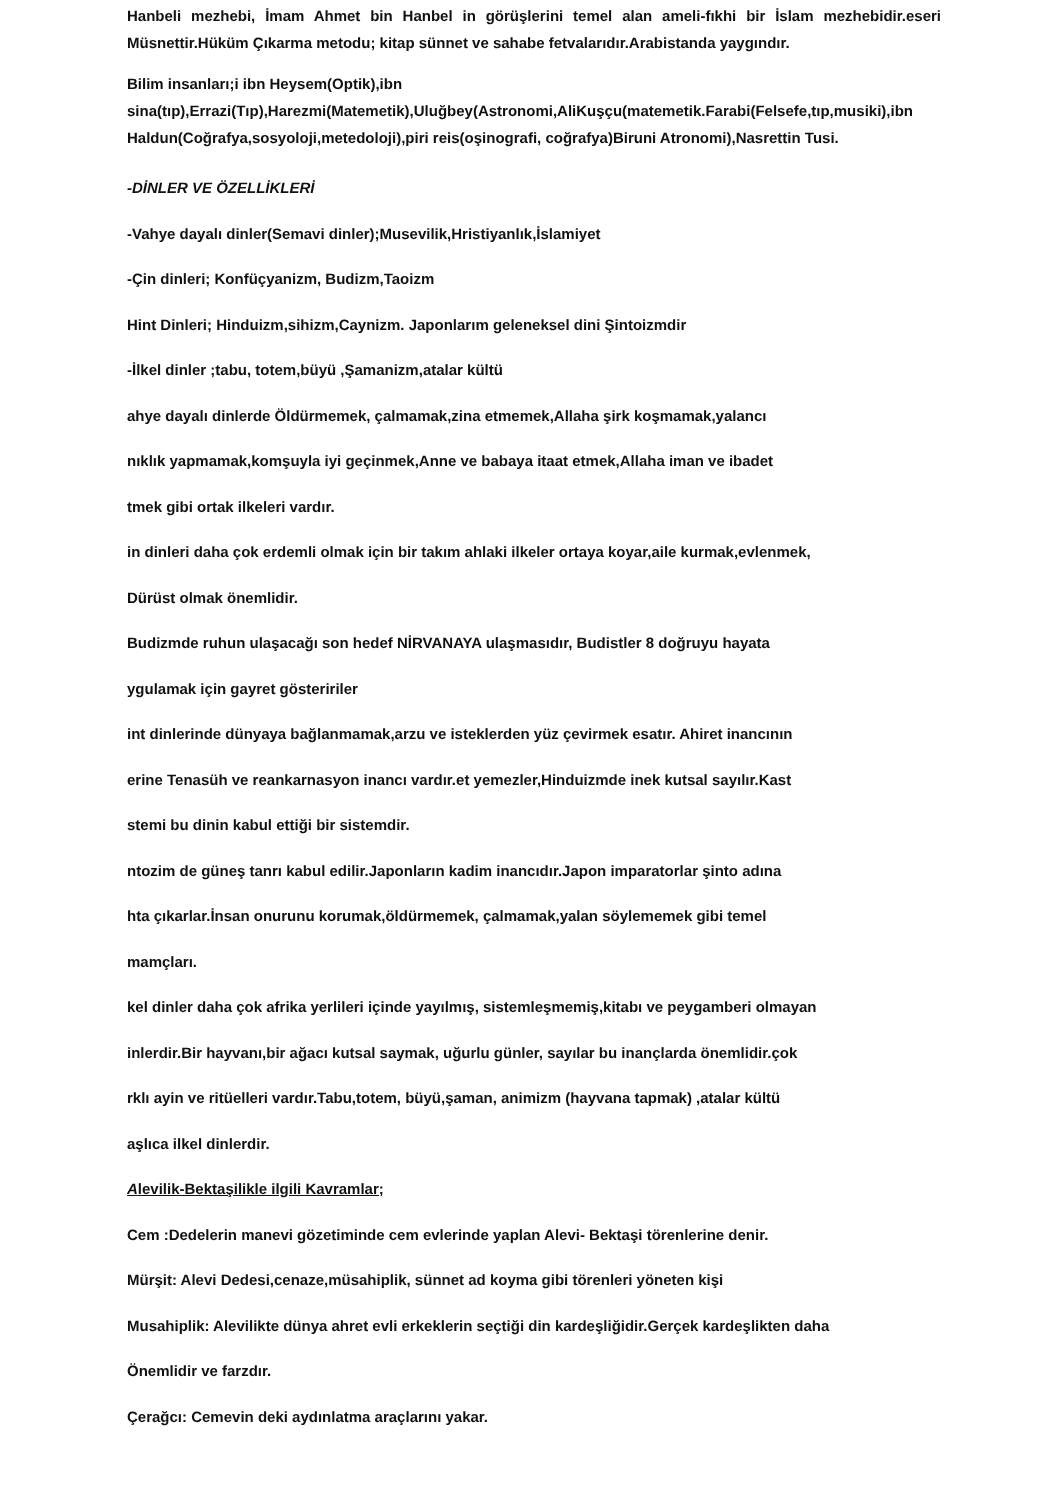Hanbeli mezhebi, İmam Ahmet bin Hanbel in görüşlerini temel alan ameli-fıkhi bir İslam mezhebidir.eseri Müsnettir.Hüküm Çıkarma metodu; kitap sünnet ve sahabe fetvalarıdır.Arabistanda yaygındır.
Bilim insanları;i ibn Heysem(Optik),ibn
sina(tıp),Errazi(Tıp),Harezmi(Matemetik),Uluğbey(Astronomi,AliKuşçu(matemetik.Farabi(Felsefe,tıp,musiki),ibn Haldun(Coğrafya,sosyoloji,metedoloji),piri reis(oşinografi, coğrafya)Biruni Atronomi),Nasrettin Tusi.
-DİNLER VE ÖZELLİKLERİ
-Vahye dayalı dinler(Semavi dinler);Musevilik,Hristiyanlık,İslamiyet
-Çin dinleri; Konfüçyanizm, Budizm,Taoizm
Hint Dinleri; Hinduizm,sihizm,Caynizm. Japonlarım geleneksel dini Şintoizmdir
-İlkel dinler ;tabu, totem,büyü ,Şamanizm,atalar kültü
ahye dayalı dinlerde Öldürmemek, çalmamak,zina etmemek,Allaha şirk koşmamak,yalancı
nıklık yapmamak,komşuyla iyi geçinmek,Anne ve babaya itaat etmek,Allaha iman ve ibadet
tmek gibi ortak ilkeleri vardır.
in dinleri daha çok erdemli olmak için bir takım ahlaki ilkeler ortaya koyar,aile kurmak,evlenmek,
Dürüst olmak önemlidir.
Budizmde ruhun ulaşacağı son hedef NİRVANAYA ulaşmasıdır, Budistler 8 doğruyu hayata
ygulamak için gayret gösteririler
int dinlerinde dünyaya bağlanmamak,arzu ve isteklerden yüz çevirmek esatır. Ahiret inancının
erine Tenasüh ve reankarnasyon inancı vardır.et yemezler,Hinduizmde inek kutsal sayılır.Kast
stemi bu dinin kabul ettiği bir sistemdir.
ntozim de güneş tanrı kabul edilir.Japonların kadim inancıdır.Japon imparatorlar şinto adına
hta çıkarlar.İnsan onurunu korumak,öldürmemek, çalmamak,yalan söylememek gibi temel
mamçları.
kel dinler daha çok afrika yerlileri içinde yayılmış, sistemleşmemiş,kitabı ve peygamberi olmayan
inlerdir.Bir hayvanı,bir ağacı kutsal saymak, uğurlu günler, sayılar bu inançlarda önemlidir.çok
rklı ayin ve ritüelleri vardır.Tabu,totem, büyü,şaman, animizm (hayvana tapmak) ,atalar kültü
aşlıca ilkel dinlerdir.
Alevilik-Bektaşilikle ilgili Kavramlar;
Cem :Dedelerin manevi gözetiminde cem evlerinde yaplan Alevi- Bektaşi törenlerine denir.
Mürşit: Alevi Dedesi,cenaze,müsahiplik, sünnet ad koyma gibi törenleri yöneten kişi
Musahiplik: Alevilikte dünya ahret evli erkeklerin seçtiği din kardeşliğidir.Gerçek kardeşlikten daha
Önemlidir ve farzdır.
Çerağcı: Cemevin deki aydınlatma araçlarını yakar.